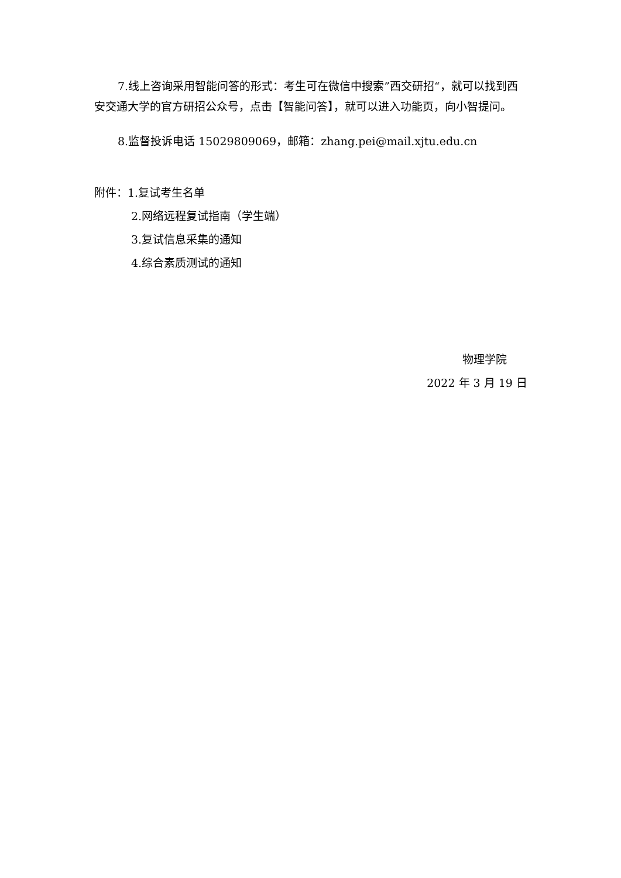7.线上咨询采用智能问答的形式：考生可在微信中搜索”西交研招“，就可以找到西安交通大学的官方研招公众号，点击【智能问答】，就可以进入功能页，向小智提问。
8.监督投诉电话 15029809069，邮箱：zhang.pei@mail.xjtu.edu.cn
附件：1.复试考生名单
2.网络远程复试指南（学生端）
3.复试信息采集的通知
4.综合素质测试的通知
物理学院
2022 年 3 月 19 日